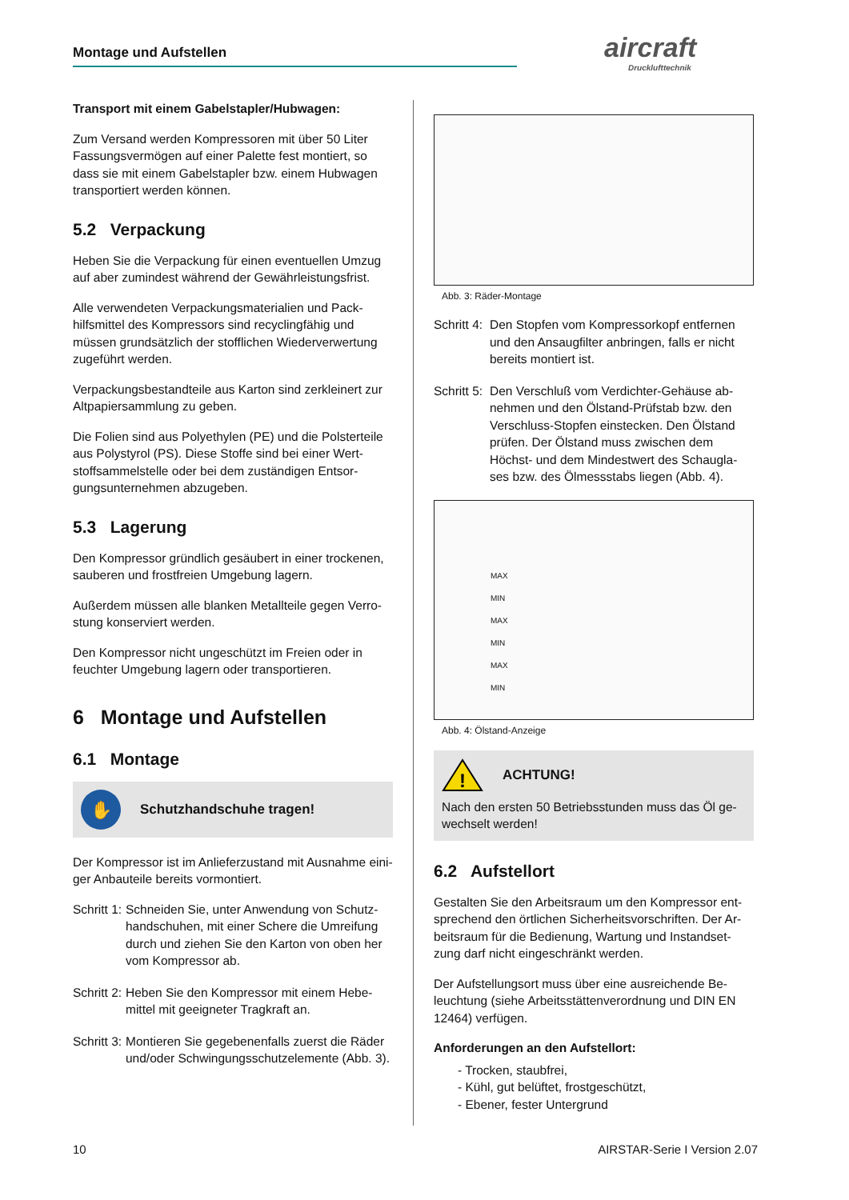Montage und Aufstellen aircraft
Drucklufttechnik
Transport mit einem Gabelstapler/Hubwagen:
Zum Versand werden Kompressoren mit über 50 Liter Fassungsvermögen auf einer Palette fest montiert, so dass sie mit einem Gabelstapler bzw. einem Hubwagen transportiert werden können.
5.2 Verpackung
Heben Sie die Verpackung für einen eventuellen Umzug auf aber zumindest während der Gewährleistungsfrist.
Alle verwendeten Verpackungsmaterialien und Pack-hilfsmittel des Kompressors sind recyclingfähig und müssen grundsätzlich der stofflichen Wiederverwertung zugeführt werden.
Verpackungsbestandteile aus Karton sind zerkleinert zur Altpapiersammlung zu geben.
Die Folien sind aus Polyethylen (PE) und die Polsterteile aus Polystyrol (PS). Diese Stoffe sind bei einer Wert-stoffsammelstelle oder bei dem zuständigen Entsor-gungsunternehmen abzugeben.
5.3 Lagerung
Den Kompressor gründlich gesäubert in einer trockenen, sauberen und frostfreien Umgebung lagern.
Außerdem müssen alle blanken Metallteile gegen Verro-stung konserviert werden.
Den Kompressor nicht ungeschützt im Freien oder in feuchter Umgebung lagern oder transportieren.
6 Montage und Aufstellen
6.1 Montage
✋
Schutzhandschuhe tragen!
Der Kompressor ist im Anlieferzustand mit Ausnahme eini-ger Anbauteile bereits vormontiert.
Schritt 1: Schneiden Sie, unter Anwendung von Schutz-handschuhen, mit einer Schere die Umreifung durch und ziehen Sie den Karton von oben her vom Kompressor ab.
Schritt 2: Heben Sie den Kompressor mit einem Hebe-mittel mit geeigneter Tragkraft an.
Schritt 3: Montieren Sie gegebenenfalls zuerst die Räder und/oder Schwingungsschutzelemente (Abb. 3).
Abb. 3: Räder-Montage
Schritt 4: Den Stopfen vom Kompressorkopf entfernen und den Ansaugfilter anbringen, falls er nicht bereits montiert ist.
Schritt 5: Den Verschluß vom Verdichter-Gehäuse ab-nehmen und den Ölstand-Prüfstab bzw. den Verschluss-Stopfen einstecken. Den Ölstand prüfen. Der Ölstand muss zwischen dem Höchst- und dem Mindestwert des Schaugla-ses bzw. des Ölmessstabs liegen (Abb. 4).
MAX
MIN
MAX
MIN
MAX
MIN
Abb. 4: Ölstand-Anzeige
!
ACHTUNG!
Nach den ersten 50 Betriebsstunden muss das Öl ge-wechselt werden!
6.2 Aufstellort
Gestalten Sie den Arbeitsraum um den Kompressor ent-sprechend den örtlichen Sicherheitsvorschriften. Der Ar-beitsraum für die Bedienung, Wartung und Instandset-zung darf nicht eingeschränkt werden.
Der Aufstellungsort muss über eine ausreichende Be-leuchtung (siehe Arbeitsstättenverordnung und DIN EN 12464) verfügen.
Anforderungen an den Aufstellort:
- Trocken, staubfrei,
- Kühl, gut belüftet, frostgeschützt,
- Ebener, fester Untergrund
10 AIRSTAR-Serie I Version 2.07